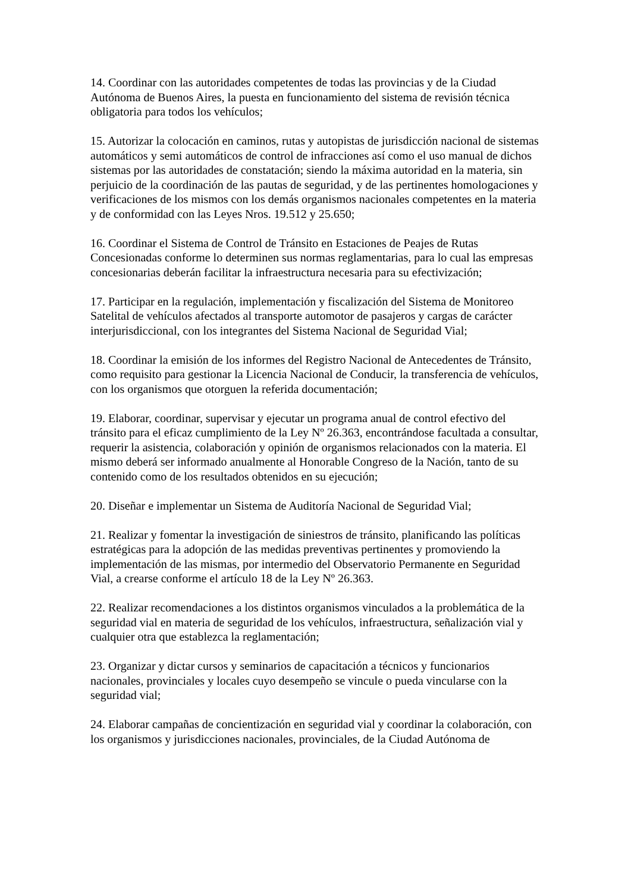14. Coordinar con las autoridades competentes de todas las provincias y de la Ciudad Autónoma de Buenos Aires, la puesta en funcionamiento del sistema de revisión técnica obligatoria para todos los vehículos;
15. Autorizar la colocación en caminos, rutas y autopistas de jurisdicción nacional de sistemas automáticos y semi automáticos de control de infracciones así como el uso manual de dichos sistemas por las autoridades de constatación; siendo la máxima autoridad en la materia, sin perjuicio de la coordinación de las pautas de seguridad, y de las pertinentes homologaciones y verificaciones de los mismos con los demás organismos nacionales competentes en la materia y de conformidad con las Leyes Nros. 19.512 y 25.650;
16. Coordinar el Sistema de Control de Tránsito en Estaciones de Peajes de Rutas Concesionadas conforme lo determinen sus normas reglamentarias, para lo cual las empresas concesionarias deberán facilitar la infraestructura necesaria para su efectivización;
17. Participar en la regulación, implementación y fiscalización del Sistema de Monitoreo Satelital de vehículos afectados al transporte automotor de pasajeros y cargas de carácter interjurisdiccional, con los integrantes del Sistema Nacional de Seguridad Vial;
18. Coordinar la emisión de los informes del Registro Nacional de Antecedentes de Tránsito, como requisito para gestionar la Licencia Nacional de Conducir, la transferencia de vehículos, con los organismos que otorguen la referida documentación;
19. Elaborar, coordinar, supervisar y ejecutar un programa anual de control efectivo del tránsito para el eficaz cumplimiento de la Ley Nº 26.363, encontrándose facultada a consultar, requerir la asistencia, colaboración y opinión de organismos relacionados con la materia. El mismo deberá ser informado anualmente al Honorable Congreso de la Nación, tanto de su contenido como de los resultados obtenidos en su ejecución;
20. Diseñar e implementar un Sistema de Auditoría Nacional de Seguridad Vial;
21. Realizar y fomentar la investigación de siniestros de tránsito, planificando las políticas estratégicas para la adopción de las medidas preventivas pertinentes y promoviendo la implementación de las mismas, por intermedio del Observatorio Permanente en Seguridad Vial, a crearse conforme el artículo 18 de la Ley Nº 26.363.
22. Realizar recomendaciones a los distintos organismos vinculados a la problemática de la seguridad vial en materia de seguridad de los vehículos, infraestructura, señalización vial y cualquier otra que establezca la reglamentación;
23. Organizar y dictar cursos y seminarios de capacitación a técnicos y funcionarios nacionales, provinciales y locales cuyo desempeño se vincule o pueda vincularse con la seguridad vial;
24. Elaborar campañas de concientización en seguridad vial y coordinar la colaboración, con los organismos y jurisdicciones nacionales, provinciales, de la Ciudad Autónoma de